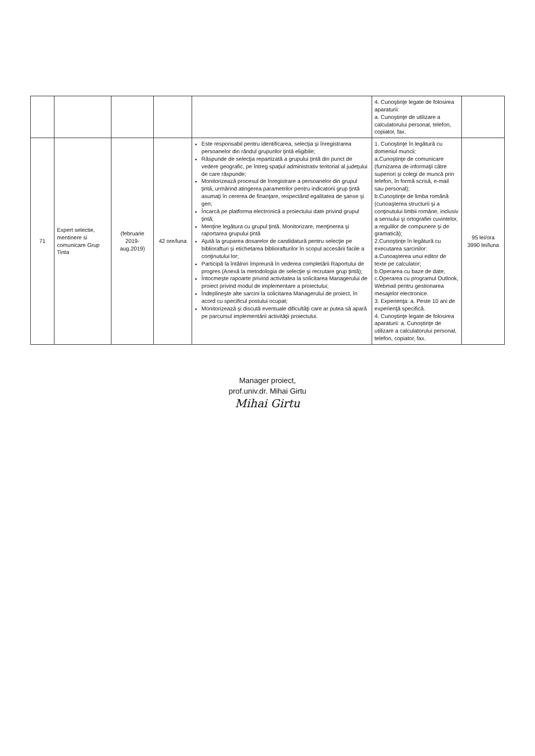| | | | | | 4. Cunoştinţe legate de folosirea aparaturii: a. Cunoştinţe de utilizare a calculatorului personal, telefon, copiator, fax. | |
| 71 | Expert selectie, mentinere si comunicare Grup Tinta | (februarie 2019-aug.2019) | 42 ore/luna | Este responsabil pentru identificarea, selecţia şi înregistrarea persoanelor din rândul grupurilor ţintă eligibile; Răspunde de selecţia repartizată a grupului ţintă din punct de vedere geografic, pe întreg spaţiul administrativ teritorial al judeţului de care răspunde; Monitorizează procesul de înregistrare a persoanelor din grupul ţintă, urmărind atingerea parametrilor pentru indicatorii grup ţintă asumaţi în cererea de finanţare, respectând egalitatea de şanse şi gen; Încarcă pe platforma electronică a proiectului date privind grupul ţintă; Menţine legătura cu grupul ţintă. Monitorizare, menţinerea şi raportarea grupului ţintă Ajută la gruparea dosarelor de candidatură pentru selecţie pe bibliorafturi şi etichetarea bibliorafturilor în scopul accesării facile a conţinutului lor; Participă la întâlniri împreună în vederea completării Raportului de progres (Anexă la metodologia de selecţie şi recrutare grup ţintă); Întocmeşte rapoarte privind activitatea la solicitarea Managerului de proiect privind modul de implementare a proiectului; Îndeplineşte alte sarcini la solicitarea Managerului de proiect, în acord cu specificul postului ocupat; Monitorizează şi discută eventuale dificultăţi care ar putea să apară pe parcursul implementării activităţii proiectului. | 1. Cunoştinţe în legătură cu domeniul muncii: a.Cunoştinţe de comunicare (furnizarea de informaţii către superiori şi colegi de muncă prin telefon, în formă scrisă, e-mail sau personal); b.Cunoştinţe de limba română (cunoaşterea structurii şi a conţinutului limbii române, inclusiv a sensului şi ortografiei cuvintelor, a regulilor de compunere şi de gramatică); 2.Cunoştinţe în legătură cu executarea sarcinilor: a.Cunoaşterea unui editor de texte pe calculator; b.Operarea cu baze de date; c.Operarea cu programul Outlook, Webmail pentru gestionarea mesajelor electronice. 3. Experienţa: a. Peste 10 ani de experienţă specifică. 4. Cunoştinţe legate de folosirea aparaturii: a. Cunoştinţe de utilizare a calculatorului personal, telefon, copiator, fax. | 95 lei/ora 3990 lei/luna |
Manager proiect,
prof.univ.dr. Mihai Girtu
Mihai Girtu